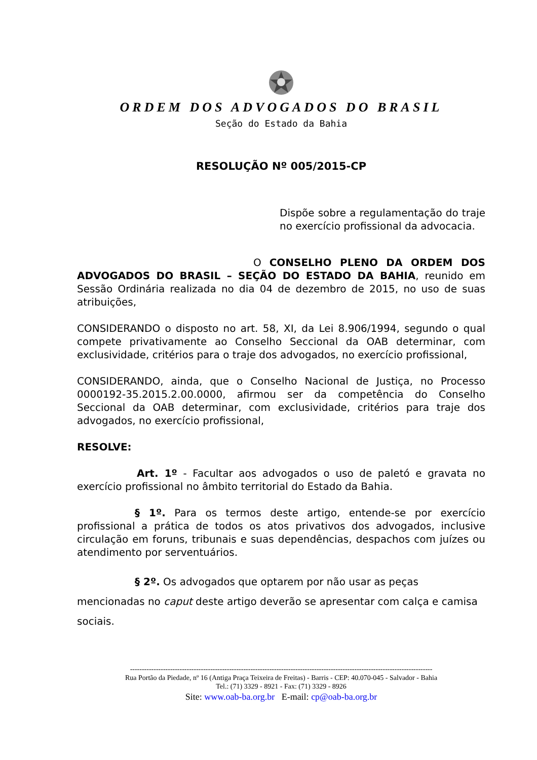ORDEM DOS ADVOGADOS DO BRASIL
Seção do Estado da Bahia
RESOLUÇÃO Nº 005/2015-CP
Dispõe sobre a regulamentação do traje no exercício profissional da advocacia.
O CONSELHO PLENO DA ORDEM DOS ADVOGADOS DO BRASIL – SEÇÃO DO ESTADO DA BAHIA, reunido em Sessão Ordinária realizada no dia 04 de dezembro de 2015, no uso de suas atribuições,
CONSIDERANDO o disposto no art. 58, XI, da Lei 8.906/1994, segundo o qual compete privativamente ao Conselho Seccional da OAB determinar, com exclusividade, critérios para o traje dos advogados, no exercício profissional,
CONSIDERANDO, ainda, que o Conselho Nacional de Justiça, no Processo 0000192-35.2015.2.00.0000, afirmou ser da competência do Conselho Seccional da OAB determinar, com exclusividade, critérios para traje dos advogados, no exercício profissional,
RESOLVE:
Art. 1º - Facultar aos advogados o uso de paletó e gravata no exercício profissional no âmbito territorial do Estado da Bahia.
§ 1º. Para os termos deste artigo, entende-se por exercício profissional a prática de todos os atos privativos dos advogados, inclusive circulação em foruns, tribunais e suas dependências, despachos com juízes ou atendimento por serventuários.
§ 2º. Os advogados que optarem por não usar as peças mencionadas no caput deste artigo deverão se apresentar com calça e camisa sociais.
--------------------------------------------------------------------------------------------------------------------------------
Rua Portão da Piedade, nº 16 (Antiga Praça Teixeira de Freitas) - Barris - CEP: 40.070-045 - Salvador - Bahia
Tel.: (71) 3329 - 8921 - Fax: (71) 3329 - 8926
Site: www.oab-ba.org.br E-mail: cp@oab-ba.org.br